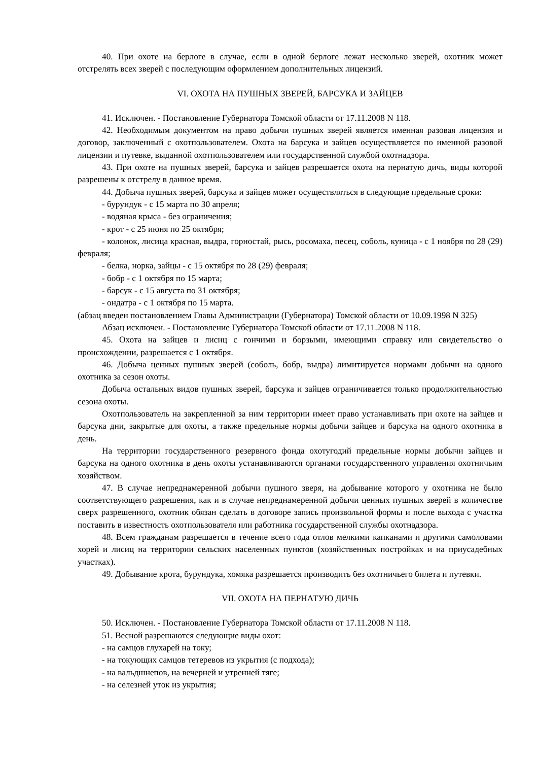40. При охоте на берлоге в случае, если в одной берлоге лежат несколько зверей, охотник может отстрелять всех зверей с последующим оформлением дополнительных лицензий.
VI. ОХОТА НА ПУШНЫХ ЗВЕРЕЙ, БАРСУКА И ЗАЙЦЕВ
41. Исключен. - Постановление Губернатора Томской области от 17.11.2008 N 118.
42. Необходимым документом на право добычи пушных зверей является именная разовая лицензия и договор, заключенный с охотпользователем. Охота на барсука и зайцев осуществляется по именной разовой лицензии и путевке, выданной охотпользователем или государственной службой охотнадзора.
43. При охоте на пушных зверей, барсука и зайцев разрешается охота на пернатую дичь, виды которой разрешены к отстрелу в данное время.
44. Добыча пушных зверей, барсука и зайцев может осуществляться в следующие предельные сроки:
- бурундук - с 15 марта по 30 апреля;
- водяная крыса - без ограничения;
- крот - с 25 июня по 25 октября;
- колонок, лисица красная, выдра, горностай, рысь, росомаха, песец, соболь, куница - с 1 ноября по 28 (29) февраля;
- белка, норка, зайцы - с 15 октября по 28 (29) февраля;
- бобр - с 1 октября по 15 марта;
- барсук - с 15 августа по 31 октября;
- ондатра - с 1 октября по 15 марта.
(абзац введен постановлением Главы Администрации (Губернатора) Томской области от 10.09.1998 N 325)
Абзац исключен. - Постановление Губернатора Томской области от 17.11.2008 N 118.
45. Охота на зайцев и лисиц с гончими и борзыми, имеющими справку или свидетельство о происхождении, разрешается с 1 октября.
46. Добыча ценных пушных зверей (соболь, бобр, выдра) лимитируется нормами добычи на одного охотника за сезон охоты.
Добыча остальных видов пушных зверей, барсука и зайцев ограничивается только продолжительностью сезона охоты.
Охотпользователь на закрепленной за ним территории имеет право устанавливать при охоте на зайцев и барсука дни, закрытые для охоты, а также предельные нормы добычи зайцев и барсука на одного охотника в день.
На территории государственного резервного фонда охотугодий предельные нормы добычи зайцев и барсука на одного охотника в день охоты устанавливаются органами государственного управления охотничьим хозяйством.
47. В случае непреднамеренной добычи пушного зверя, на добывание которого у охотника не было соответствующего разрешения, как и в случае непреднамеренной добычи ценных пушных зверей в количестве сверх разрешенного, охотник обязан сделать в договоре запись произвольной формы и после выхода с участка поставить в известность охотпользователя или работника государственной службы охотнадзора.
48. Всем гражданам разрешается в течение всего года отлов мелкими капканами и другими самоловами хорей и лисиц на территории сельских населенных пунктов (хозяйственных постройках и на приусадебных участках).
49. Добывание крота, бурундука, хомяка разрешается производить без охотничьего билета и путевки.
VII. ОХОТА НА ПЕРНАТУЮ ДИЧЬ
50. Исключен. - Постановление Губернатора Томской области от 17.11.2008 N 118.
51. Весной разрешаются следующие виды охот:
- на самцов глухарей на току;
- на токующих самцов тетеревов из укрытия (с подхода);
- на вальдшнепов, на вечерней и утренней тяге;
- на селезней уток из укрытия;